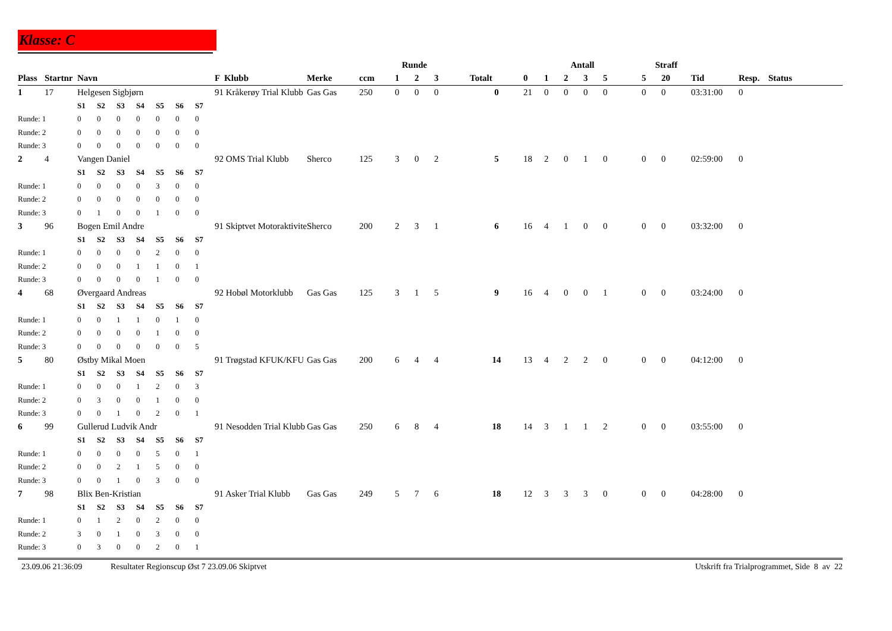Klasse: C
| | | | | | | | | | | | Runde | | | | | Antall | | | | | Straff | | | | |
| --- | --- | --- | --- | --- | --- | --- | --- | --- | --- | --- | --- | --- | --- | --- | --- | --- | --- | --- | --- | --- | --- | --- | --- | --- | --- |
| Plass | Startnr | Navn | | | | | | | F Klubb | Merke | ccm | 1 | 2 | 3 | Totalt | 0 | 1 | 2 | 3 | 5 | 5 | 20 | Tid | Resp. | Status |
| 1 | 17 | Helgesen Sigbjørn | | | | | | | 91 Kråkerøy Trial Klubb | Gas Gas | 250 | 0 | 0 | 0 | 0 | 21 | 0 | 0 | 0 | 0 | 0 | 0 | 03:31:00 | 0 | |
| | | S1 | S2 | S3 | S4 | S5 | S6 | S7 | | | | | | | | | | | | | | | | | |
| Runde: 1 | | 0 | 0 | 0 | 0 | 0 | 0 | 0 | | | | | | | | | | | | | | | | | |
| Runde: 2 | | 0 | 0 | 0 | 0 | 0 | 0 | 0 | | | | | | | | | | | | | | | | | |
| Runde: 3 | | 0 | 0 | 0 | 0 | 0 | 0 | 0 | | | | | | | | | | | | | | | | | |
| 2 | 4 | Vangen Daniel | | | | | | | 92 OMS Trial Klubb | Sherco | 125 | 3 | 0 | 2 | 5 | 18 | 2 | 0 | 1 | 0 | 0 | 0 | 02:59:00 | 0 | |
| | | S1 | S2 | S3 | S4 | S5 | S6 | S7 | | | | | | | | | | | | | | | | | |
| Runde: 1 | | 0 | 0 | 0 | 0 | 3 | 0 | 0 | | | | | | | | | | | | | | | | | |
| Runde: 2 | | 0 | 0 | 0 | 0 | 0 | 0 | 0 | | | | | | | | | | | | | | | | | |
| Runde: 3 | | 0 | 1 | 0 | 0 | 1 | 0 | 0 | | | | | | | | | | | | | | | | | |
| 3 | 96 | Bogen Emil Andre | | | | | | | 91 Skiptvet Motoraktivite | Sherco | 200 | 2 | 3 | 1 | 6 | 16 | 4 | 1 | 0 | 0 | 0 | 0 | 03:32:00 | 0 | |
| | | S1 | S2 | S3 | S4 | S5 | S6 | S7 | | | | | | | | | | | | | | | | | |
| Runde: 1 | | 0 | 0 | 0 | 0 | 2 | 0 | 0 | | | | | | | | | | | | | | | | | |
| Runde: 2 | | 0 | 0 | 0 | 1 | 1 | 0 | 1 | | | | | | | | | | | | | | | | | |
| Runde: 3 | | 0 | 0 | 0 | 0 | 1 | 0 | 0 | | | | | | | | | | | | | | | | | |
| 4 | 68 | Øvergaard Andreas | | | | | | | 92 Hobøl Motorklubb | Gas Gas | 125 | 3 | 1 | 5 | 9 | 16 | 4 | 0 | 0 | 1 | 0 | 0 | 03:24:00 | 0 | |
| | | S1 | S2 | S3 | S4 | S5 | S6 | S7 | | | | | | | | | | | | | | | | | |
| Runde: 1 | | 0 | 0 | 1 | 1 | 0 | 1 | 0 | | | | | | | | | | | | | | | | | |
| Runde: 2 | | 0 | 0 | 0 | 0 | 1 | 0 | 0 | | | | | | | | | | | | | | | | | |
| Runde: 3 | | 0 | 0 | 0 | 0 | 0 | 0 | 5 | | | | | | | | | | | | | | | | | |
| 5 | 80 | Østby Mikal Moen | | | | | | | 91 Trøgstad KFUK/KFU | Gas Gas | 200 | 6 | 4 | 4 | 14 | 13 | 4 | 2 | 2 | 0 | 0 | 0 | 04:12:00 | 0 | |
| | | S1 | S2 | S3 | S4 | S5 | S6 | S7 | | | | | | | | | | | | | | | | | |
| Runde: 1 | | 0 | 0 | 0 | 1 | 2 | 0 | 3 | | | | | | | | | | | | | | | | | |
| Runde: 2 | | 0 | 3 | 0 | 0 | 1 | 0 | 0 | | | | | | | | | | | | | | | | | |
| Runde: 3 | | 0 | 0 | 1 | 0 | 2 | 0 | 1 | | | | | | | | | | | | | | | | | |
| 6 | 99 | Gullerud Ludvik Andr | | | | | | | 91 Nesodden Trial Klubb | Gas Gas | 250 | 6 | 8 | 4 | 18 | 14 | 3 | 1 | 1 | 2 | 0 | 0 | 03:55:00 | 0 | |
| | | S1 | S2 | S3 | S4 | S5 | S6 | S7 | | | | | | | | | | | | | | | | | |
| Runde: 1 | | 0 | 0 | 0 | 0 | 5 | 0 | 1 | | | | | | | | | | | | | | | | | |
| Runde: 2 | | 0 | 0 | 2 | 1 | 5 | 0 | 0 | | | | | | | | | | | | | | | | | |
| Runde: 3 | | 0 | 0 | 1 | 0 | 3 | 0 | 0 | | | | | | | | | | | | | | | | | |
| 7 | 98 | Blix Ben-Kristian | | | | | | | 91 Asker Trial Klubb | Gas Gas | 249 | 5 | 7 | 6 | 18 | 12 | 3 | 3 | 3 | 0 | 0 | 0 | 04:28:00 | 0 | |
| | | S1 | S2 | S3 | S4 | S5 | S6 | S7 | | | | | | | | | | | | | | | | | |
| Runde: 1 | | 0 | 1 | 2 | 0 | 2 | 0 | 0 | | | | | | | | | | | | | | | | | |
| Runde: 2 | | 3 | 0 | 1 | 0 | 3 | 0 | 0 | | | | | | | | | | | | | | | | | |
| Runde: 3 | | 0 | 3 | 0 | 0 | 2 | 0 | 1 | | | | | | | | | | | | | | | | | |
23.09.06 21:36:09 Resultater Regionscup Øst 7 23.09.06 Skiptvet Utskrift fra Trialprogrammet, Side 8 av 22